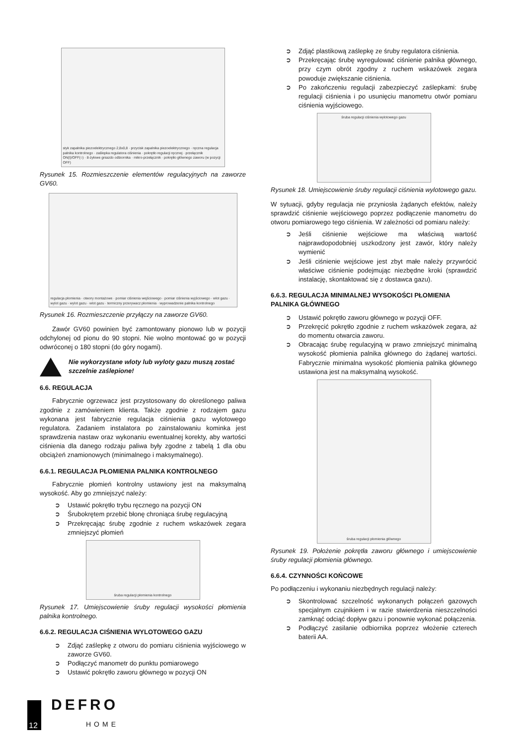styk zapalnika piezoelektrycznego 2,8x0,8 · przycisk zapalnika piezoelektrycznego · ręczna regulacja palnika kontrolnego · zaślepka regulatora ciśnienia · pokrętło regulacji ręcznej · przełącznik ON(I)/OFF(○) · 8-żyłowe gniazdo odbiornika · mikro-przełącznik · pokrętło głównego zaworu (w pozycji OFF)
Rysunek 15. Rozmieszczenie elementów regulacyjnych na zaworze GV60.
regulacja płomienia · otwory montażowe · pomiar ciśnienia wejściowego · pomiar ciśnienia wyjściowego · wlot gazu · wylot gazu · wylot gazu · wlot gazu · termiczny przerywacz płomienia · wyprowadzenie palnika kontrolnego
Rysunek 16. Rozmieszczenie przyłączy na zaworze GV60.
Zawór GV60 powinien być zamontowany pionowo lub w pozycji odchylonej od pionu do 90 stopni. Nie wolno montować go w pozycji odwróconej o 180 stopni (do góry nogami).
Nie wykorzystane wloty lub wyloty gazu muszą zostać szczelnie zaślepione!
6.6. REGULACJA
Fabrycznie ogrzewacz jest przystosowany do określonego paliwa zgodnie z zamówieniem klienta. Także zgodnie z rodzajem gazu wykonana jest fabrycznie regulacja ciśnienia gazu wylotowego regulatora. Zadaniem instalatora po zainstalowaniu kominka jest sprawdzenia nastaw oraz wykonaniu ewentualnej korekty, aby wartości ciśnienia dla danego rodzaju paliwa były zgodne z tabelą 1 dla obu obciążeń znamionowych (minimalnego i maksymalnego).
6.6.1. REGULACJA PŁOMIENIA PALNIKA KONTROLNEGO
Fabrycznie płomień kontrolny ustawiony jest na maksymalną wysokość. Aby go zmniejszyć należy:
Ustawić pokrętło trybu ręcznego na pozycji ON
Śrubokrętem przebić błonę chroniąca śrubę regulacyjną
Przekręcając śrubę zgodnie z ruchem wskazówek zegara zmniejszyć płomień
śruba regulacji płomienia kontrolnego
Rysunek 17. Umiejscowienie śruby regulacji wysokości płomienia palnika kontrolnego.
6.6.2. REGULACJA CIŚNIENIA WYLOTOWEGO GAZU
Zdjąć zaślepkę z otworu do pomiaru ciśnienia wyjściowego w zaworze GV60.
Podłączyć manometr do punktu pomiarowego
Ustawić pokrętło zaworu głównego w pozycji ON
Zdjąć plastikową zaślepkę ze śruby regulatora ciśnienia.
Przekręcając śrubę wyregulować ciśnienie palnika głównego, przy czym obrót zgodny z ruchem wskazówek zegara powoduje zwiększanie ciśnienia.
Po zakończeniu regulacji zabezpieczyć zaślepkami: śrubę regulacji ciśnienia i po usunięciu manometru otwór pomiaru ciśnienia wyjściowego.
śruba regulacji ciśnienia wylotowego gazu
Rysunek 18. Umiejscowienie śruby regulacji ciśnienia wylotowego gazu.
W sytuacji, gdyby regulacja nie przyniosła żądanych efektów, należy sprawdzić ciśnienie wejściowego poprzez podłączenie manometru do otworu pomiarowego tego ciśnienia. W zależności od pomiaru należy:
Jeśli ciśnienie wejściowe ma właściwą wartość najprawdopodobniej uszkodzony jest zawór, który należy wymienić
Jeśli ciśnienie wejściowe jest zbyt małe należy przywrócić właściwe ciśnienie podejmując niezbędne kroki (sprawdzić instalację, skontaktować się z dostawca gazu).
6.6.3. REGULACJA MINIMALNEJ WYSOKOŚCI PŁOMIENIA PALNIKA GŁÓWNEGO
Ustawić pokrętło zaworu głównego w pozycji OFF.
Przekręcić pokrętło zgodnie z ruchem wskazówek zegara, aż do momentu otwarcia zaworu.
Obracając śrubę regulacyjną w prawo zmniejszyć minimalną wysokość płomienia palnika głównego do żądanej wartości. Fabrycznie minimalna wysokość płomienia palnika głównego ustawiona jest na maksymalną wysokość.
śruba regulacji płomienia głównego
Rysunek 19. Położenie pokrętła zaworu głównego i umiejscowienie śruby regulacji płomienia głównego.
6.6.4. CZYNNOŚCI KOŃCOWE
Po podłączeniu i wykonaniu niezbędnych regulacji należy:
Skontrolować szczelność wykonanych połączeń gazowych specjalnym czujnikiem i w razie stwierdzenia nieszczelności zamknąć odciąć dopływ gazu i ponownie wykonać połączenia.
Podłączyć zasilanie odbiornika poprzez włożenie czterech baterii AA.
12
DEFRO
HOME